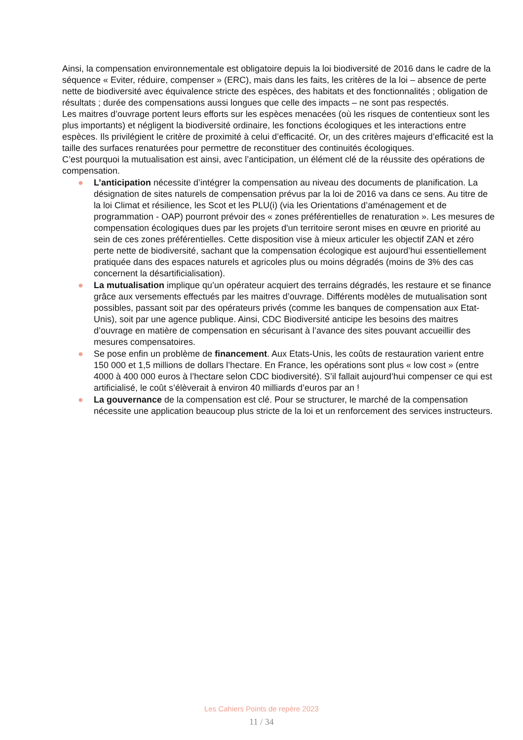Ainsi, la compensation environnementale est obligatoire depuis la loi biodiversité de 2016 dans le cadre de la séquence « Eviter, réduire, compenser » (ERC), mais dans les faits, les critères de la loi – absence de perte nette de biodiversité avec équivalence stricte des espèces, des habitats et des fonctionnalités ; obligation de résultats ; durée des compensations aussi longues que celle des impacts – ne sont pas respectés.
Les maitres d’ouvrage portent leurs efforts sur les espèces menacées (où les risques de contentieux sont les plus importants) et négligent la biodiversité ordinaire, les fonctions écologiques et les interactions entre espèces. Ils privilégient le critère de proximité à celui d’efficacité. Or, un des critères majeurs d’efficacité est la taille des surfaces renaturées pour permettre de reconstituer des continuités écologiques.
C’est pourquoi la mutualisation est ainsi, avec l’anticipation, un élément clé de la réussite des opérations de compensation.
● L’anticipation nécessite d’intégrer la compensation au niveau des documents de planification. La désignation de sites naturels de compensation prévus par la loi de 2016 va dans ce sens. Au titre de la loi Climat et résilience, les Scot et les PLU(i) (via les Orientations d’aménagement et de programmation - OAP) pourront prévoir des « zones préférentielles de renaturation ». Les mesures de compensation écologiques dues par les projets d'un territoire seront mises en œuvre en priorité au sein de ces zones préférentielles. Cette disposition vise à mieux articuler les objectif ZAN et zéro perte nette de biodiversité, sachant que la compensation écologique est aujourd’hui essentiellement pratiquée dans des espaces naturels et agricoles plus ou moins dégradés (moins de 3% des cas concernent la désartificialisation).
● La mutualisation implique qu’un opérateur acquiert des terrains dégradés, les restaure et se finance grâce aux versements effectués par les maitres d’ouvrage. Différents modèles de mutualisation sont possibles, passant soit par des opérateurs privés (comme les banques de compensation aux Etat-Unis), soit par une agence publique. Ainsi, CDC Biodiversité anticipe les besoins des maitres d’ouvrage en matière de compensation en sécurisant à l’avance des sites pouvant accueillir des mesures compensatoires.
● Se pose enfin un problème de financement. Aux Etats-Unis, les coûts de restauration varient entre 150 000 et 1,5 millions de dollars l’hectare. En France, les opérations sont plus « low cost » (entre 4000 à 400 000 euros à l’hectare selon CDC biodiversité). S’il fallait aujourd’hui compenser ce qui est artificialisé, le coût s’élèverait à environ 40 milliards d’euros par an !
● La gouvernance de la compensation est clé. Pour se structurer, le marché de la compensation nécessite une application beaucoup plus stricte de la loi et un renforcement des services instructeurs.
Les Cahiers Points de repère 2023
11 / 34